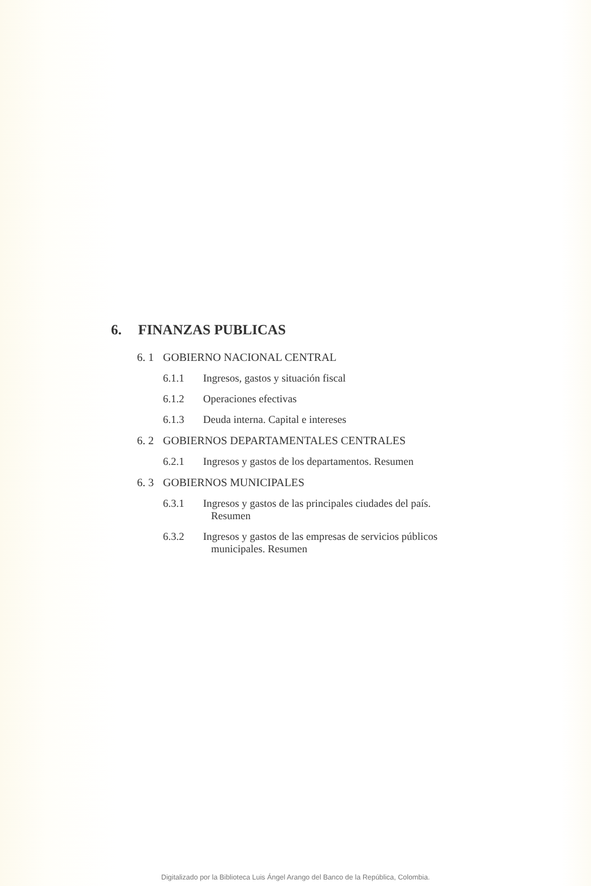6. FINANZAS PUBLICAS
6. 1 GOBIERNO NACIONAL CENTRAL
6.1.1 Ingresos, gastos y situación fiscal
6.1.2 Operaciones efectivas
6.1.3 Deuda interna. Capital e intereses
6. 2 GOBIERNOS DEPARTAMENTALES CENTRALES
6.2.1 Ingresos y gastos de los departamentos. Resumen
6. 3 GOBIERNOS MUNICIPALES
6.3.1 Ingresos y gastos de las principales ciudades del país.
Resumen
6.3.2 Ingresos y gastos de las empresas de servicios públicos
municipales. Resumen
Digitalizado por la Biblioteca Luis Ángel Arango del Banco de la República, Colombia.